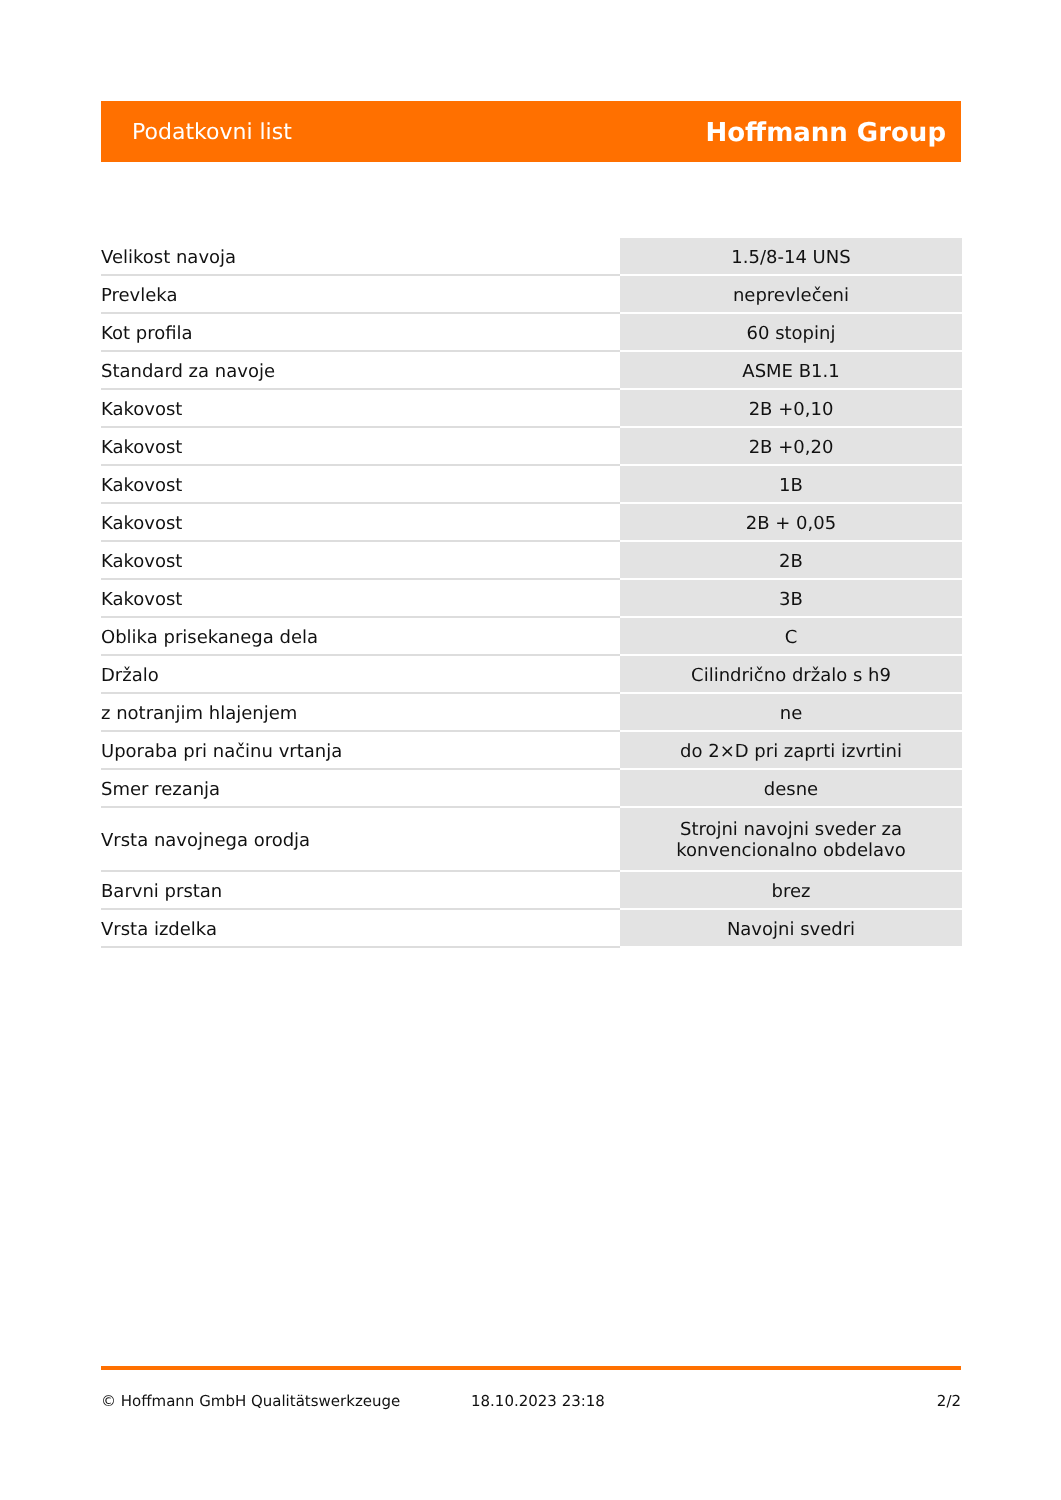Podatkovni list Hoffmann Group
| Velikost navoja | 1.5/8-14 UNS |
| Prevleka | neprevlečeni |
| Kot profila | 60 stopinj |
| Standard za navoje | ASME B1.1 |
| Kakovost | 2B +0,10 |
| Kakovost | 2B +0,20 |
| Kakovost | 1B |
| Kakovost | 2B + 0,05 |
| Kakovost | 2B |
| Kakovost | 3B |
| Oblika prisekanega dela | C |
| Držalo | Cilindrično držalo s h9 |
| z notranjim hlajenjem | ne |
| Uporaba pri načinu vrtanja | do 2×D pri zaprti izvrtini |
| Smer rezanja | desne |
| Vrsta navojnega orodja | Strojni navojni sveder za konvencionalno obdelavo |
| Barvni prstan | brez |
| Vrsta izdelka | Navojni svedri |
© Hoffmann GmbH Qualitätswerkzeuge 18.10.2023 23:18 2/2